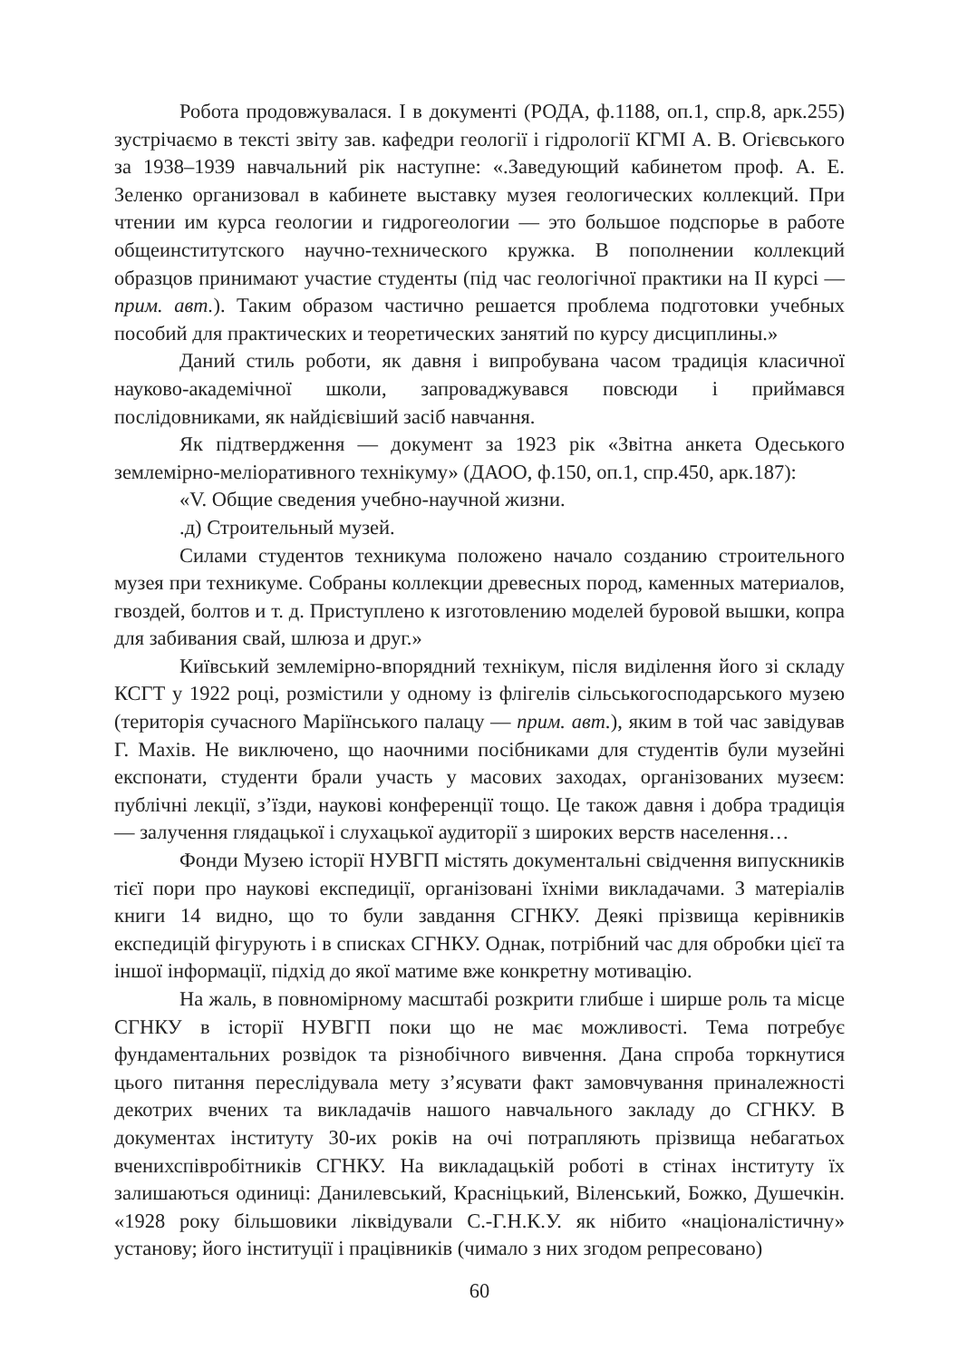Робота продовжувалася. І в документі (РОДА, ф.1188, оп.1, спр.8, арк.255) зустрічаємо в тексті звіту зав. кафедри геології і гідрології КГМІ А. В. Огієвського за 1938–1939 навчальний рік наступне: «.Заведующий кабинетом проф. А. Е. Зеленко организовал в кабинете выставку музея геологических коллекций. При чтении им курса геологии и гидрогеологии — это большое подспорье в работе общеинститутского научно-технического кружка. В пополнении коллекций образцов принимают участие студенты (під час геологічної практики на ІІ курсі — прим. авт.). Таким образом частично решается проблема подготовки учебных пособий для практических и теоретических занятий по курсу дисциплины.»
Даний стиль роботи, як давня і випробувана часом традиція класичної науково-академічної школи, запроваджувався повсюди і приймався послідовниками, як найдієвіший засіб навчання.
Як підтвердження — документ за 1923 рік «Звітна анкета Одеського землемірно-меліоративного технікуму» (ДАОО, ф.150, оп.1, спр.450, арк.187):
«V. Общие сведения учебно-научной жизни.
.д) Строительный музей.
Силами студентов техникума положено начало созданию строительного музея при техникуме. Собраны коллекции древесных пород, каменных материалов, гвоздей, болтов и т. д. Приступлено к изготовлению моделей буровой вышки, копра для забивания свай, шлюза и друг.»
Київський землемірно-впорядний технікум, після виділення його зі складу КСГТ у 1922 році, розмістили у одному із флігелів сільськогосподарського музею (територія сучасного Маріїнського палацу — прим. авт.), яким в той час завідував Г. Махів. Не виключено, що наочними посібниками для студентів були музейні експонати, студенти брали участь у масових заходах, організованих музеєм: публічні лекції, з’їзди, наукові конференції тощо. Це також давня і добра традиція — залучення глядацької і слухацької аудиторії з широких верств населення…
Фонди Музею історії НУВГП містять документальні свідчення випускників тієї пори про наукові експедиції, організовані їхніми викладачами. З матеріалів книги 14 видно, що то були завдання СГНКУ. Деякі прізвища керівників експедицій фігурують і в списках СГНКУ. Однак, потрібний час для обробки цієї та іншої інформації, підхід до якої матиме вже конкретну мотивацію.
На жаль, в повномірному масштабі розкрити глибше і ширше роль та місце СГНКУ в історії НУВГП поки що не має можливості. Тема потребує фундаментальних розвідок та різнобічного вивчення. Дана спроба торкнутися цього питання переслідувала мету з’ясувати факт замовчування приналежності декотрих вчених та викладачів нашого навчального закладу до СГНКУ. В документах інституту 30-их років на очі потрапляють прізвища небагатьох вченихспівробітників СГНКУ. На викладацькій роботі в стінах інституту їх залишаються одиниці: Данилевський, Красніцький, Віленський, Божко, Душечкін. «1928 року більшовики ліквідували С.-Г.Н.К.У. як нібито «націоналістичну» установу; його інституції і працівників (чимало з них згодом репресовано)
60